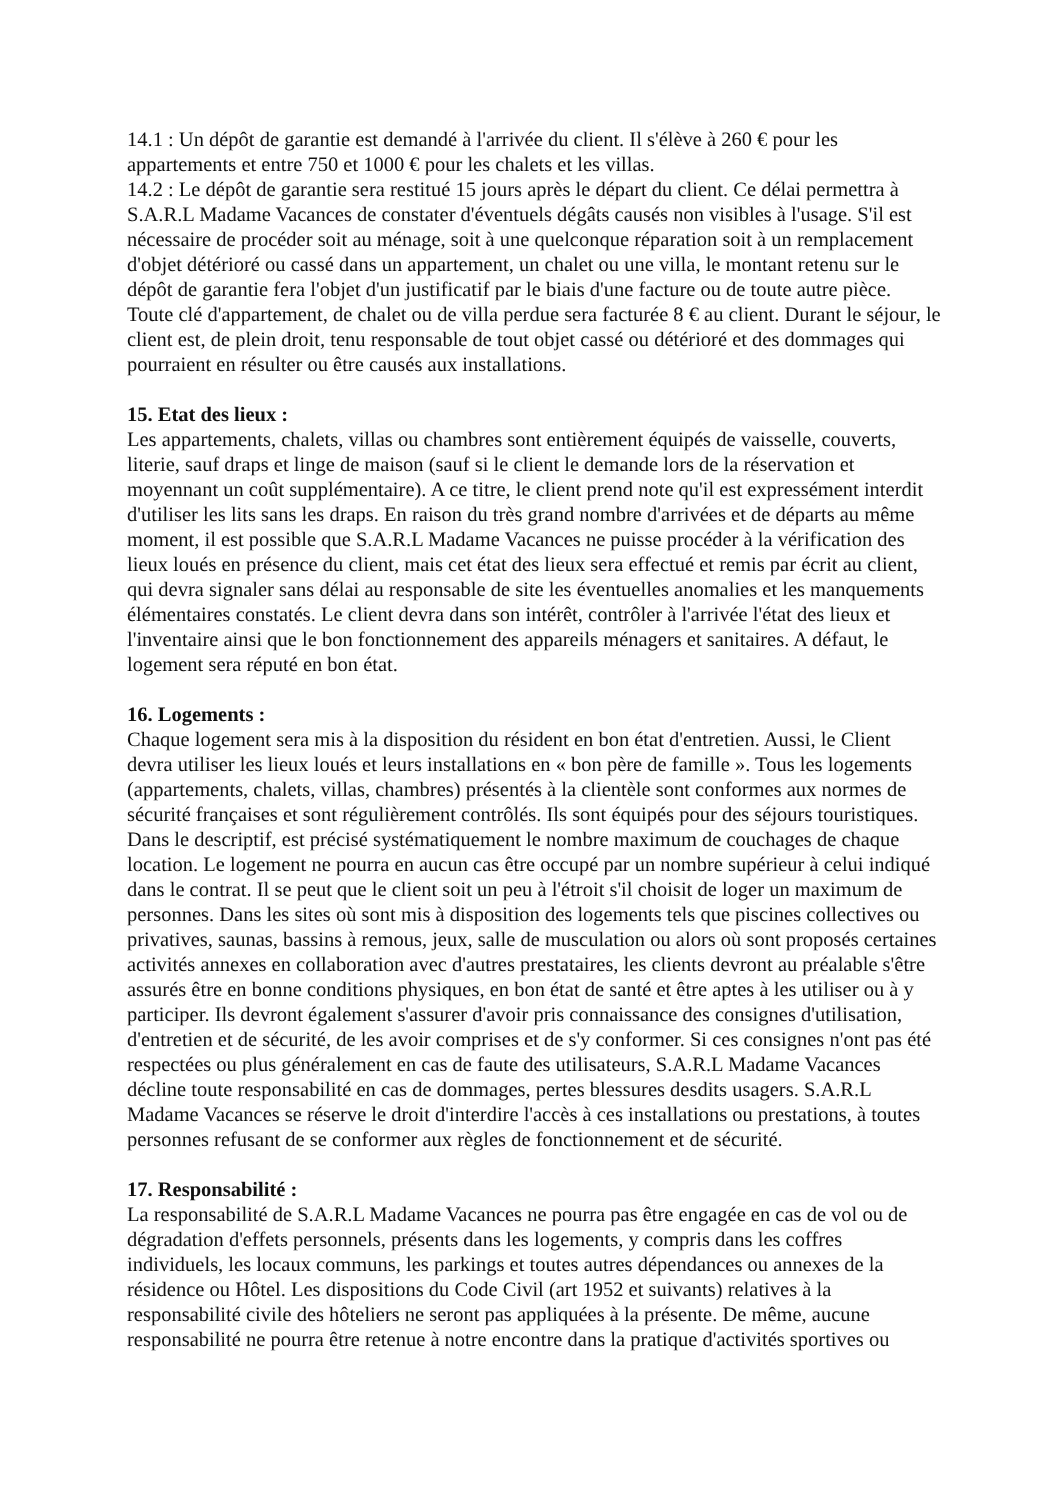14.1 : Un dépôt de garantie est demandé à l'arrivée du client. Il s'élève à 260 € pour les appartements et entre 750 et 1000 € pour les chalets et les villas.
14.2 : Le dépôt de garantie sera restitué 15 jours après le départ du client. Ce délai permettra à S.A.R.L Madame Vacances de constater d'éventuels dégâts causés non visibles à l'usage. S'il est nécessaire de procéder soit au ménage, soit à une quelconque réparation soit à un remplacement d'objet détérioré ou cassé dans un appartement, un chalet ou une villa, le montant retenu sur le dépôt de garantie fera l'objet d'un justificatif par le biais d'une facture ou de toute autre pièce. Toute clé d'appartement, de chalet ou de villa perdue sera facturée 8 € au client. Durant le séjour, le client est, de plein droit, tenu responsable de tout objet cassé ou détérioré et des dommages qui pourraient en résulter ou être causés aux installations.
15. Etat des lieux :
Les appartements, chalets, villas ou chambres sont entièrement équipés de vaisselle, couverts, literie, sauf draps et linge de maison (sauf si le client le demande lors de la réservation et moyennant un coût supplémentaire). A ce titre, le client prend note qu'il est expressément interdit d'utiliser les lits sans les draps. En raison du très grand nombre d'arrivées et de départs au même moment, il est possible que S.A.R.L Madame Vacances ne puisse procéder à la vérification des lieux loués en présence du client, mais cet état des lieux sera effectué et remis par écrit au client, qui devra signaler sans délai au responsable de site les éventuelles anomalies et les manquements élémentaires constatés. Le client devra dans son intérêt, contrôler à l'arrivée l'état des lieux et l'inventaire ainsi que le bon fonctionnement des appareils ménagers et sanitaires. A défaut, le logement sera réputé en bon état.
16. Logements :
Chaque logement sera mis à la disposition du résident en bon état d'entretien. Aussi, le Client devra utiliser les lieux loués et leurs installations en « bon père de famille ». Tous les logements (appartements, chalets, villas, chambres) présentés à la clientèle sont conformes aux normes de sécurité françaises et sont régulièrement contrôlés. Ils sont équipés pour des séjours touristiques. Dans le descriptif, est précisé systématiquement le nombre maximum de couchages de chaque location. Le logement ne pourra en aucun cas être occupé par un nombre supérieur à celui indiqué dans le contrat. Il se peut que le client soit un peu à l'étroit s'il choisit de loger un maximum de personnes. Dans les sites où sont mis à disposition des logements tels que piscines collectives ou privatives, saunas, bassins à remous, jeux, salle de musculation ou alors où sont proposés certaines activités annexes en collaboration avec d'autres prestataires, les clients devront au préalable s'être assurés être en bonne conditions physiques, en bon état de santé et être aptes à les utiliser ou à y participer. Ils devront également s'assurer d'avoir pris connaissance des consignes d'utilisation, d'entretien et de sécurité, de les avoir comprises et de s'y conformer. Si ces consignes n'ont pas été respectées ou plus généralement en cas de faute des utilisateurs, S.A.R.L Madame Vacances décline toute responsabilité en cas de dommages, pertes blessures desdits usagers. S.A.R.L Madame Vacances se réserve le droit d'interdire l'accès à ces installations ou prestations, à toutes personnes refusant de se conformer aux règles de fonctionnement et de sécurité.
17. Responsabilité :
La responsabilité de S.A.R.L Madame Vacances ne pourra pas être engagée en cas de vol ou de dégradation d'effets personnels, présents dans les logements, y compris dans les coffres individuels, les locaux communs, les parkings et toutes autres dépendances ou annexes de la résidence ou Hôtel. Les dispositions du Code Civil (art 1952 et suivants) relatives à la responsabilité civile des hôteliers ne seront pas appliquées à la présente. De même, aucune responsabilité ne pourra être retenue à notre encontre dans la pratique d'activités sportives ou